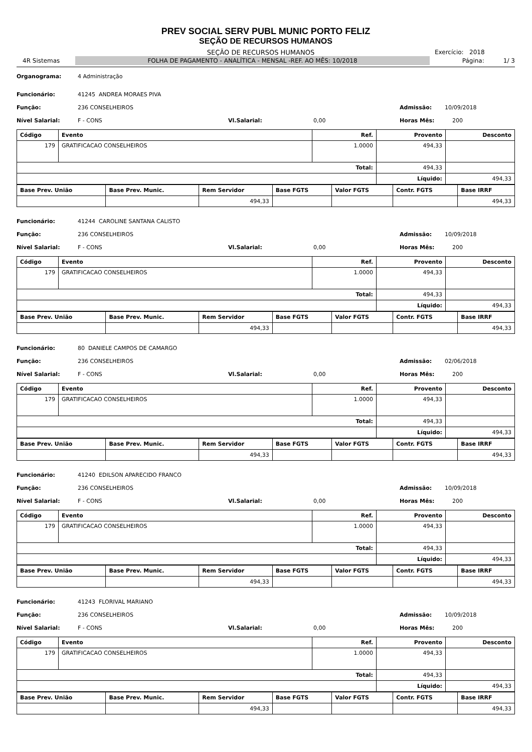PREV SOCIAL SERV PUBL MUNIC PORTO FELIZ
SEÇÃO DE RECURSOS HUMANOS
SEÇÃO DE RECURSOS HUMANOS Exercício: 2018
4R Sistemas
FOLHA DE PAGAMENTO - ANALÍTICA - MENSAL -REF. AO MÊS: 10/2018
Página: 1/ 3
Organograma: 4 Administração
Funcionário: 41245 ANDREA MORAES PIVA
Função: 236 CONSELHEIROS Admissão: 10/09/2018
Nível Salarial: F - CONS Vl.Salarial: 0,00 Horas Mês: 200
| Código | Evento | Ref. | Provento | Desconto |
| --- | --- | --- | --- | --- |
| 179 | GRATIFICACAO CONSELHEIROS | 1.0000 | 494,33 | |
| Total: | | | 494,33 | |
| | | | Líquido: | 494,33 |
| Base Prev. União | Base Prev. Munic. | Rem Servidor | Base FGTS | Valor FGTS | Contr. FGTS | Base IRRF |
| --- | --- | --- | --- | --- | --- | --- |
| | | 494,33 | | | | 494,33 |
Funcionário: 41244 CAROLINE SANTANA CALISTO
Função: 236 CONSELHEIROS Admissão: 10/09/2018
Nível Salarial: F - CONS Vl.Salarial: 0,00 Horas Mês: 200
| Código | Evento | Ref. | Provento | Desconto |
| --- | --- | --- | --- | --- |
| 179 | GRATIFICACAO CONSELHEIROS | 1.0000 | 494,33 | |
| Total: | | | 494,33 | |
| | | | Líquido: | 494,33 |
| Base Prev. União | Base Prev. Munic. | Rem Servidor | Base FGTS | Valor FGTS | Contr. FGTS | Base IRRF |
| --- | --- | --- | --- | --- | --- | --- |
| | | 494,33 | | | | 494,33 |
Funcionário: 80 DANIELE CAMPOS DE CAMARGO
Função: 236 CONSELHEIROS Admissão: 02/06/2018
Nível Salarial: F - CONS Vl.Salarial: 0,00 Horas Mês: 200
| Código | Evento | Ref. | Provento | Desconto |
| --- | --- | --- | --- | --- |
| 179 | GRATIFICACAO CONSELHEIROS | 1.0000 | 494,33 | |
| Total: | | | 494,33 | |
| | | | Líquido: | 494,33 |
| Base Prev. União | Base Prev. Munic. | Rem Servidor | Base FGTS | Valor FGTS | Contr. FGTS | Base IRRF |
| --- | --- | --- | --- | --- | --- | --- |
| | | 494,33 | | | | 494,33 |
Funcionário: 41240 EDILSON APARECIDO FRANCO
Função: 236 CONSELHEIROS Admissão: 10/09/2018
Nível Salarial: F - CONS Vl.Salarial: 0,00 Horas Mês: 200
| Código | Evento | Ref. | Provento | Desconto |
| --- | --- | --- | --- | --- |
| 179 | GRATIFICACAO CONSELHEIROS | 1.0000 | 494,33 | |
| Total: | | | 494,33 | |
| | | | Líquido: | 494,33 |
| Base Prev. União | Base Prev. Munic. | Rem Servidor | Base FGTS | Valor FGTS | Contr. FGTS | Base IRRF |
| --- | --- | --- | --- | --- | --- | --- |
| | | 494,33 | | | | 494,33 |
Funcionário: 41243 FLORIVAL MARIANO
Função: 236 CONSELHEIROS Admissão: 10/09/2018
Nível Salarial: F - CONS Vl.Salarial: 0,00 Horas Mês: 200
| Código | Evento | Ref. | Provento | Desconto |
| --- | --- | --- | --- | --- |
| 179 | GRATIFICACAO CONSELHEIROS | 1.0000 | 494,33 | |
| Total: | | | 494,33 | |
| | | | Líquido: | 494,33 |
| Base Prev. União | Base Prev. Munic. | Rem Servidor | Base FGTS | Valor FGTS | Contr. FGTS | Base IRRF |
| --- | --- | --- | --- | --- | --- | --- |
| | | 494,33 | | | | 494,33 |